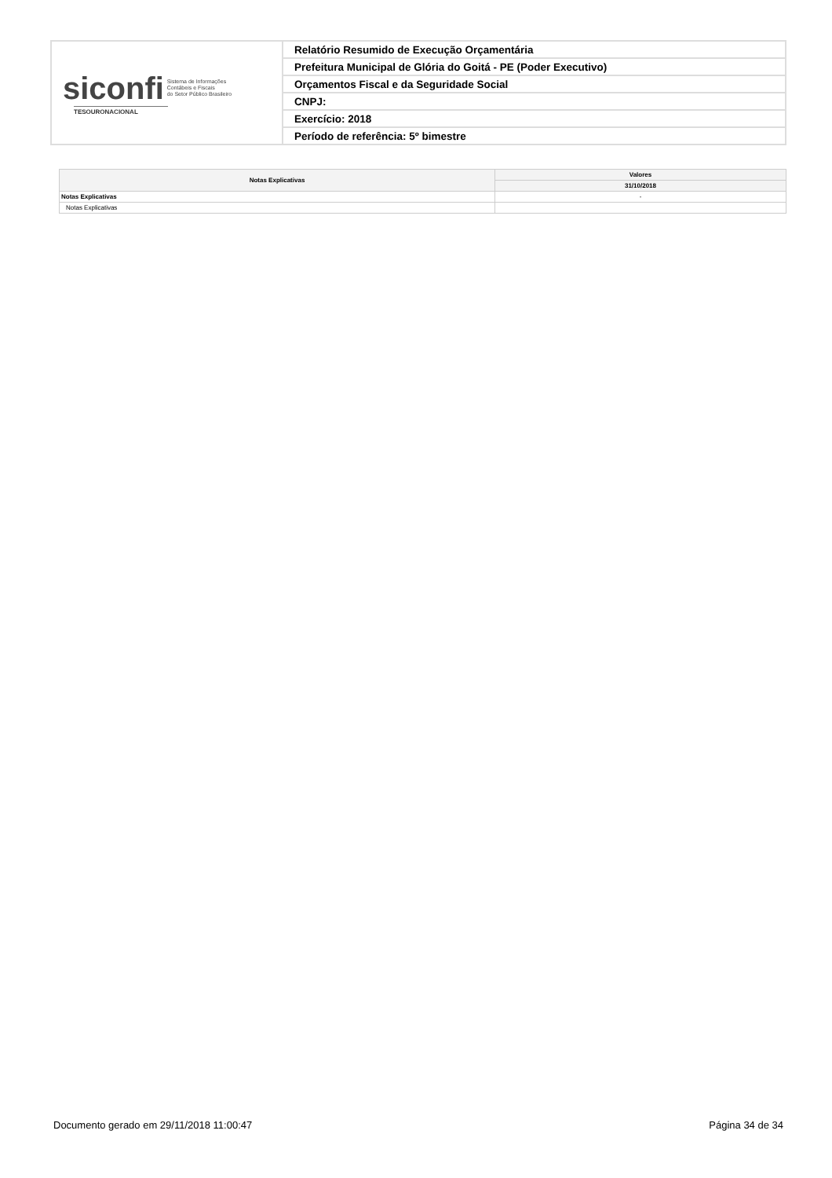| siconfi Sistema de Informações Contábeis e Fiscais do Setor Público Brasileiro TESOURONACIONAL | Relatório Resumido de Execução Orçamentária |
| | Prefeitura Municipal de Glória do Goitá - PE (Poder Executivo) |
| | Orçamentos Fiscal e da Seguridade Social |
| | CNPJ: |
| | Exercício: 2018 |
| | Período de referência: 5º bimestre |
| Notas Explicativas | Valores |
| --- | --- |
| | 31/10/2018 |
| Notas Explicativas | - |
| Notas Explicativas | |
Documento gerado em 29/11/2018 11:00:47 Página 34 de 34